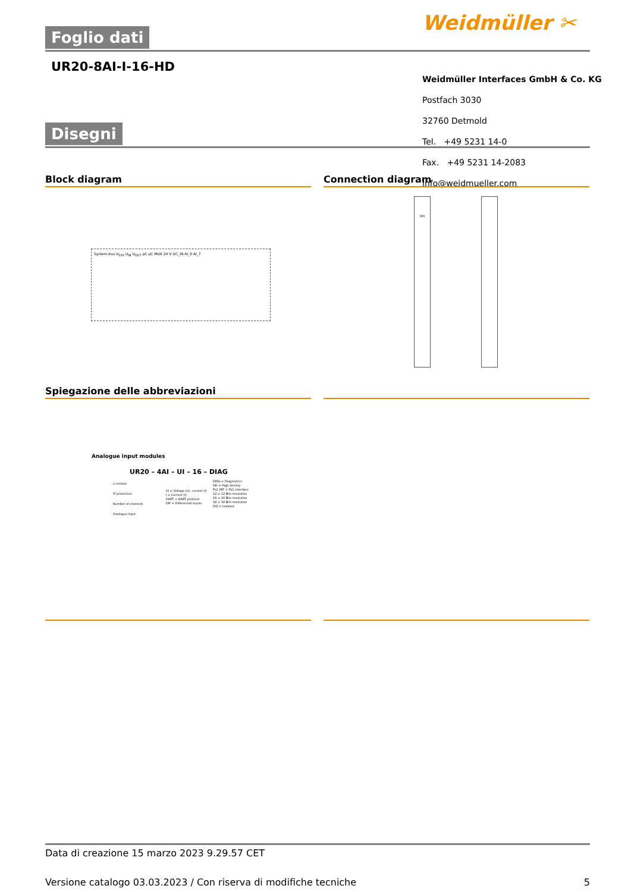Foglio dati Weidmüller ✂
UR20-8AI-I-16-HD
Weidmüller Interfaces GmbH & Co. KG
Postfach 3030
32760 Detmold
Tel. +49 5231 14-0
Fax. +49 5231 14-2083
info@weidmueller.com
Disegni
Block diagram Connection diagram
System-bus U<sub>SYS</sub> U<sub>IN</sub> U<sub>OUT</sub> µC µC MUX 24 V DC_IN AI_0 AI_7
8AI
Spiegazione delle abbreviazioni
Analogue input modules
UR20 – 4AI – UI – 16 – DIAG
u-remote
IP protection
Number of channels
Analogue input
UI = Voltage (U), current (I)
I = Current (I)
HART = HART protocol
DIF = Differential inputs
DIAG = Diagnostics
HD = High density
PLC-INT = PLC-interface
12 = 12 Bits resolution
16 = 16 Bits resolution
32 = 32 Bits resolution
ISO = Isolated
Data di creazione 15 marzo 2023 9.29.57 CET
Versione catalogo 03.03.2023 / Con riserva di modifiche tecniche 5